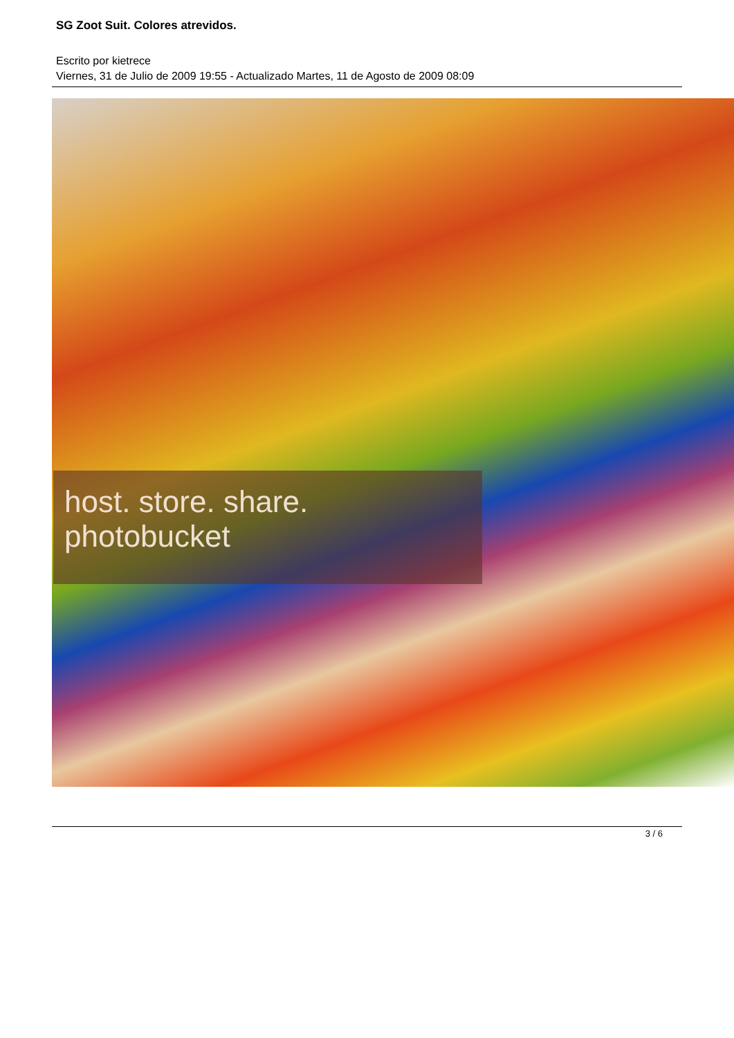SG Zoot Suit. Colores atrevidos.
Escrito por kietrece
Viernes, 31 de Julio de 2009 19:55 - Actualizado Martes, 11 de Agosto de 2009 08:09
host. store. share.
photobucket
3 / 6